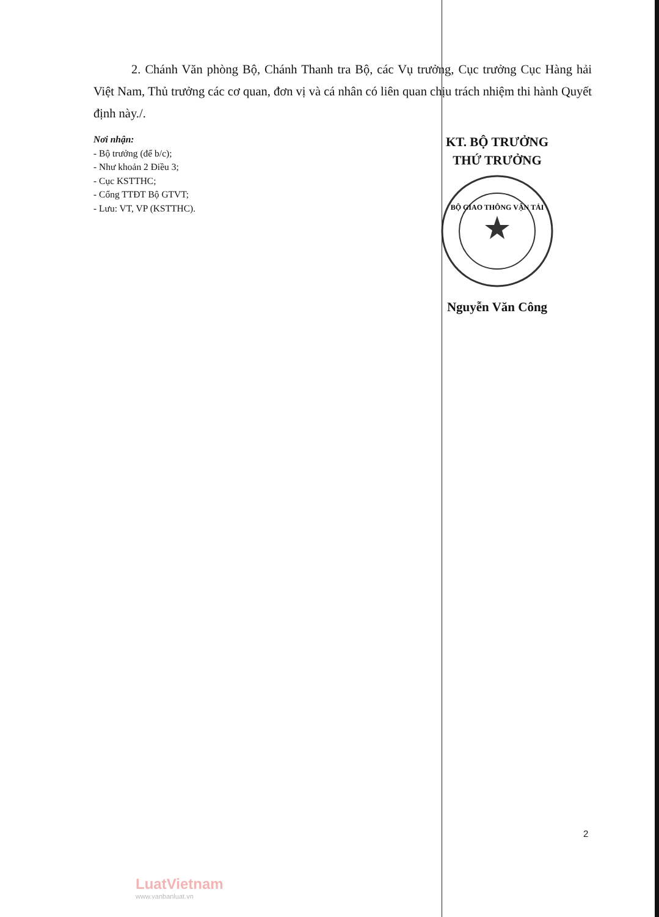2. Chánh Văn phòng Bộ, Chánh Thanh tra Bộ, các Vụ trưởng, Cục trưởng Cục Hàng hải Việt Nam, Thủ trưởng các cơ quan, đơn vị và cá nhân có liên quan chịu trách nhiệm thi hành Quyết định này./.
Nơi nhận:
- Bộ trưởng (để b/c);
- Như khoản 2 Điều 3;
- Cục KSTTHC;
- Cổng TTĐT Bộ GTVT;
- Lưu: VT, VP (KSTTHC).
KT. BỘ TRƯỞNG
THỨ TRƯỞNG
BỘ GIAO THÔNG VẬN TẢI
Nguyễn Văn Công
2
LuatVietnam
www.vanbanluat.vn